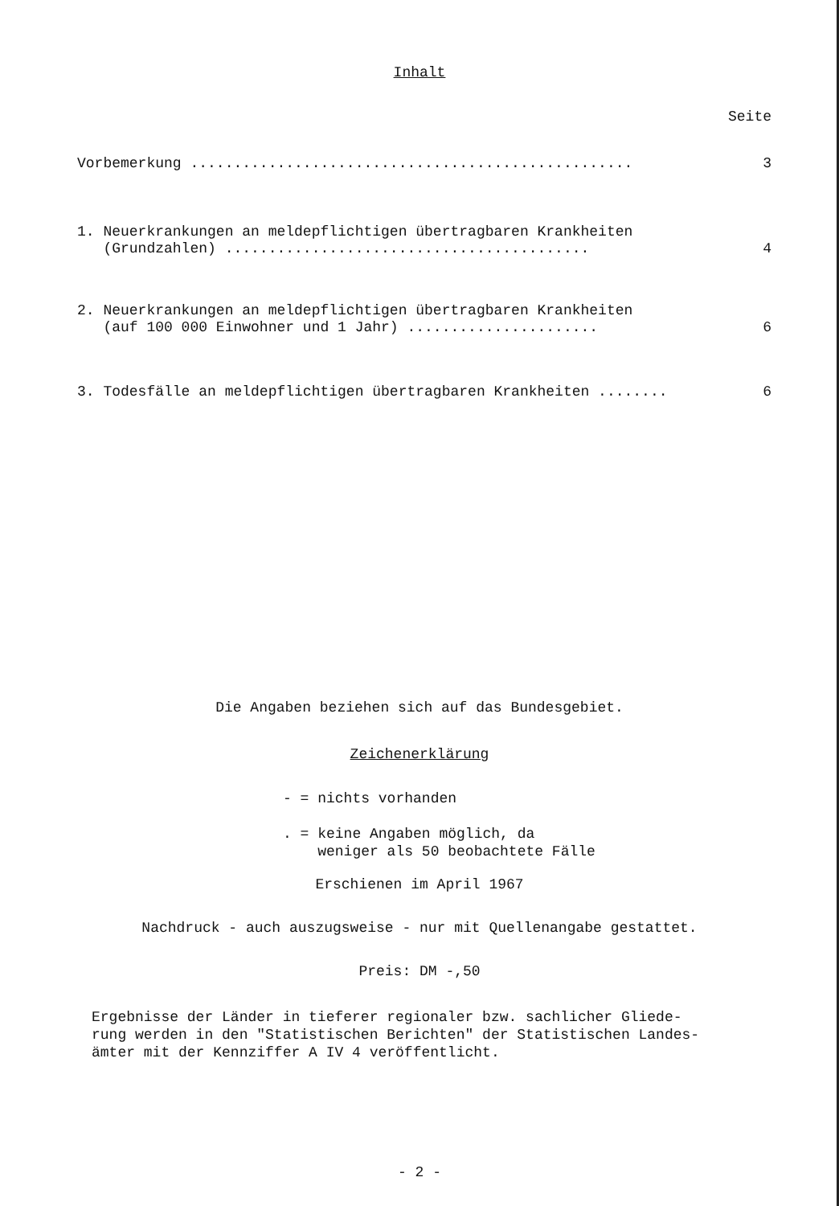Inhalt
Seite
Vorbemerkung ................................................... 3
1. Neuerkrankungen an meldepflichtigen übertragbaren Krankheiten
(Grundzahlen) .......................................... 4
2. Neuerkrankungen an meldepflichtigen übertragbaren Krankheiten
(auf 100 000 Einwohner und 1 Jahr) ...................... 6
3. Todesfälle an meldepflichtigen übertragbaren Krankheiten ........ 6
Die Angaben beziehen sich auf das Bundesgebiet.
Zeichenerklärung
- = nichts vorhanden
. = keine Angaben möglich, da
weniger als 50 beobachtete Fälle
Erschienen im April 1967
Nachdruck - auch auszugsweise - nur mit Quellenangabe gestattet.
Preis: DM -,50
Ergebnisse der Länder in tieferer regionaler bzw. sachlicher Gliede-
rung werden in den "Statistischen Berichten" der Statistischen Landes-
ämter mit der Kennziffer A IV 4 veröffentlicht.
- 2 -